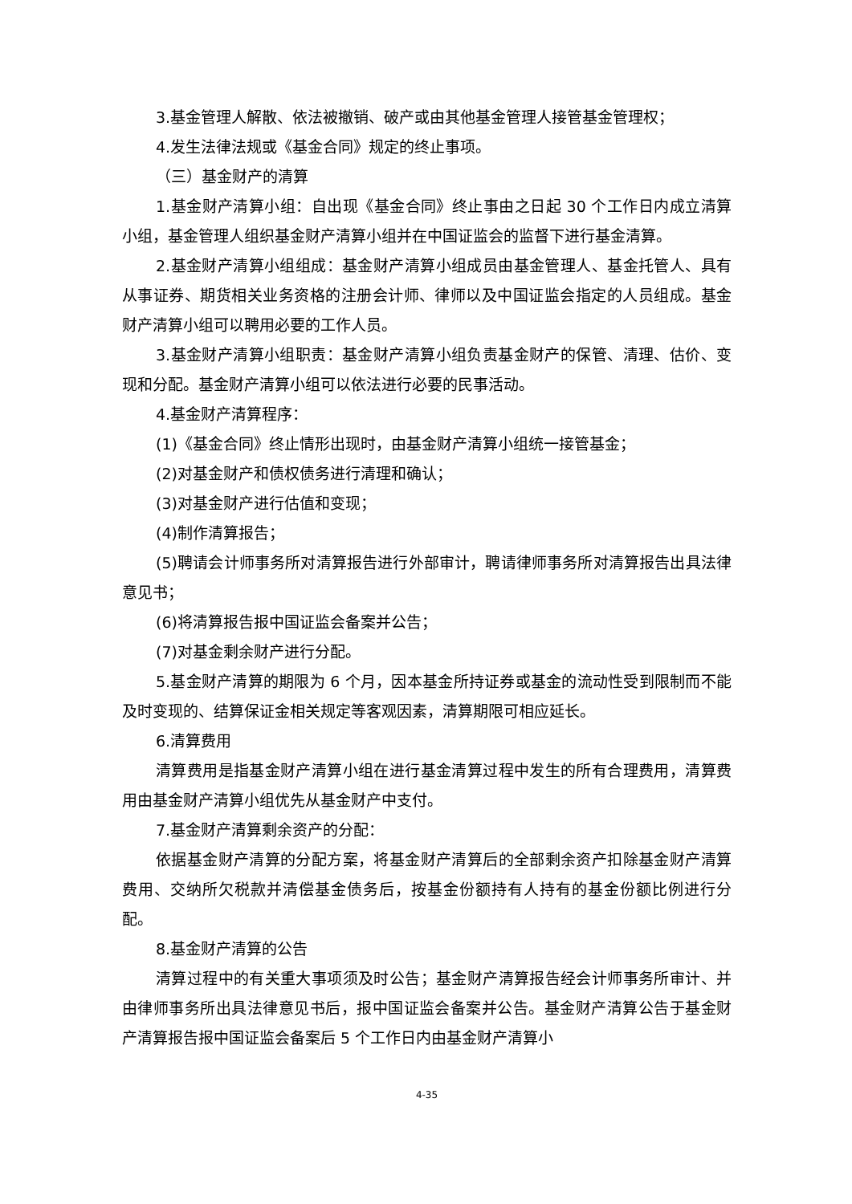3.基金管理人解散、依法被撤销、破产或由其他基金管理人接管基金管理权；
4.发生法律法规或《基金合同》规定的终止事项。
（三）基金财产的清算
1.基金财产清算小组：自出现《基金合同》终止事由之日起 30 个工作日内成立清算小组，基金管理人组织基金财产清算小组并在中国证监会的监督下进行基金清算。
2.基金财产清算小组组成：基金财产清算小组成员由基金管理人、基金托管人、具有从事证券、期货相关业务资格的注册会计师、律师以及中国证监会指定的人员组成。基金财产清算小组可以聘用必要的工作人员。
3.基金财产清算小组职责：基金财产清算小组负责基金财产的保管、清理、估价、变现和分配。基金财产清算小组可以依法进行必要的民事活动。
4.基金财产清算程序：
(1)《基金合同》终止情形出现时，由基金财产清算小组统一接管基金；
(2)对基金财产和债权债务进行清理和确认；
(3)对基金财产进行估值和变现；
(4)制作清算报告；
(5)聘请会计师事务所对清算报告进行外部审计，聘请律师事务所对清算报告出具法律意见书；
(6)将清算报告报中国证监会备案并公告；
(7)对基金剩余财产进行分配。
5.基金财产清算的期限为 6 个月，因本基金所持证券或基金的流动性受到限制而不能及时变现的、结算保证金相关规定等客观因素，清算期限可相应延长。
6.清算费用
清算费用是指基金财产清算小组在进行基金清算过程中发生的所有合理费用，清算费用由基金财产清算小组优先从基金财产中支付。
7.基金财产清算剩余资产的分配：
依据基金财产清算的分配方案，将基金财产清算后的全部剩余资产扣除基金财产清算费用、交纳所欠税款并清偿基金债务后，按基金份额持有人持有的基金份额比例进行分配。
8.基金财产清算的公告
清算过程中的有关重大事项须及时公告；基金财产清算报告经会计师事务所审计、并由律师事务所出具法律意见书后，报中国证监会备案并公告。基金财产清算公告于基金财产清算报告报中国证监会备案后 5 个工作日内由基金财产清算小
4-35